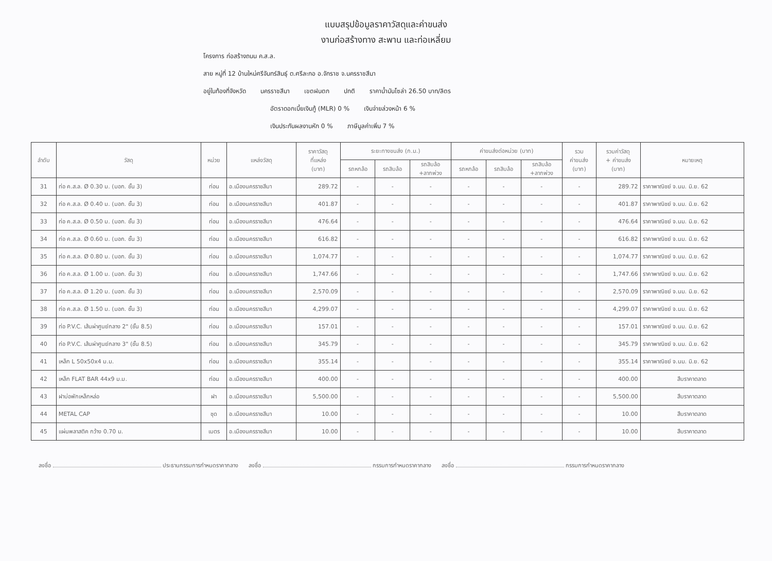แบบสรุปข้อมูลราคาวัสดุและค่าขนส่ง
งานก่อสร้างทาง สะพาน และท่อเหลี่ยม
โครงการ ก่อสร้างถนน ค.ส.ล.
สาย หมู่ที่ 12 บ้านใหม่ศรีจันทร์สินธุ์ ต.ศรีละกอ อ.จักราช จ.นครราชสีมา
อยู่ในท้องที่จังหวัด นครราชสีมา เขตฝนตก ปกติ ราคาน้ำมันโซล่า 26.50 บาท/ลิตร
อัตราดอกเบี้ยเงินกู้ (MLR) 0 % เงินจ่ายล่วงหน้า 6 %
เงินประกันผลงานหัก 0 % ภาษีมูลค่าเพิ่ม 7 %
| ลำดับ | วัสดุ | หน่วย | แหล่งวัสดุ | ราคาวัสดุ ที่แหล่ง (บาท) | ระยะทางขนส่ง (ก.ม.) | | | ค่าขนส่งต่อหน่วย (บาท) | | | รวม ค่าขนส่ง (บาท) | รวมค่าวัสดุ + ค่าขนส่ง (บาท) | หมายเหตุ |
| --- | --- | --- | --- | --- | --- | --- | --- | --- | --- | --- | --- | --- | --- |
| | | | | | รถหกล้อ | รถสิบล้อ | รถสิบล้อ +ลากพ่วง | รถหกล้อ | รถสิบล้อ | รถสิบล้อ +ลากพ่วง | | | |
| 31 | ท่อ ค.ส.ล. Ø 0.30 ม. (มอก. ชั้น 3) | ท่อน | อ.เมืองนครราชสีมา | 289.72 | - | - | - | - | - | - | - | 289.72 | ราคาพาณิชย์ จ.นม. มิ.ย. 62 |
| 32 | ท่อ ค.ส.ล. Ø 0.40 ม. (มอก. ชั้น 3) | ท่อน | อ.เมืองนครราชสีมา | 401.87 | - | - | - | - | - | - | - | 401.87 | ราคาพาณิชย์ จ.นม. มิ.ย. 62 |
| 33 | ท่อ ค.ส.ล. Ø 0.50 ม. (มอก. ชั้น 3) | ท่อน | อ.เมืองนครราชสีมา | 476.64 | - | - | - | - | - | - | - | 476.64 | ราคาพาณิชย์ จ.นม. มิ.ย. 62 |
| 34 | ท่อ ค.ส.ล. Ø 0.60 ม. (มอก. ชั้น 3) | ท่อน | อ.เมืองนครราชสีมา | 616.82 | - | - | - | - | - | - | - | 616.82 | ราคาพาณิชย์ จ.นม. มิ.ย. 62 |
| 35 | ท่อ ค.ส.ล. Ø 0.80 ม. (มอก. ชั้น 3) | ท่อน | อ.เมืองนครราชสีมา | 1,074.77 | - | - | - | - | - | - | - | 1,074.77 | ราคาพาณิชย์ จ.นม. มิ.ย. 62 |
| 36 | ท่อ ค.ส.ล. Ø 1.00 ม. (มอก. ชั้น 3) | ท่อน | อ.เมืองนครราชสีมา | 1,747.66 | - | - | - | - | - | - | - | 1,747.66 | ราคาพาณิชย์ จ.นม. มิ.ย. 62 |
| 37 | ท่อ ค.ส.ล. Ø 1.20 ม. (มอก. ชั้น 3) | ท่อน | อ.เมืองนครราชสีมา | 2,570.09 | - | - | - | - | - | - | - | 2,570.09 | ราคาพาณิชย์ จ.นม. มิ.ย. 62 |
| 38 | ท่อ ค.ส.ล. Ø 1.50 ม. (มอก. ชั้น 3) | ท่อน | อ.เมืองนครราชสีมา | 4,299.07 | - | - | - | - | - | - | - | 4,299.07 | ราคาพาณิชย์ จ.นม. มิ.ย. 62 |
| 39 | ท่อ P.V.C. เส้นผ่าศูนย์กลาง 2" (ชั้น 8.5) | ท่อน | อ.เมืองนครราชสีมา | 157.01 | - | - | - | - | - | - | - | 157.01 | ราคาพาณิชย์ จ.นม. มิ.ย. 62 |
| 40 | ท่อ P.V.C. เส้นผ่าศูนย์กลาง 3" (ชั้น 8.5) | ท่อน | อ.เมืองนครราชสีมา | 345.79 | - | - | - | - | - | - | - | 345.79 | ราคาพาณิชย์ จ.นม. มิ.ย. 62 |
| 41 | เหล็ก L 50x50x4 ม.ม. | ท่อน | อ.เมืองนครราชสีมา | 355.14 | - | - | - | - | - | - | - | 355.14 | ราคาพาณิชย์ จ.นม. มิ.ย. 62 |
| 42 | เหล็ก FLAT BAR 44x9 ม.ม. | ท่อน | อ.เมืองนครราชสีมา | 400.00 | - | - | - | - | - | - | - | 400.00 | สืบราคาตลาด |
| 43 | ฝาบ่อพักเหล็กหล่อ | ฝา | อ.เมืองนครราชสีมา | 5,500.00 | - | - | - | - | - | - | - | 5,500.00 | สืบราคาตลาด |
| 44 | METAL CAP | ชุด | อ.เมืองนครราชสีมา | 10.00 | - | - | - | - | - | - | - | 10.00 | สืบราคาตลาด |
| 45 | แผ่นพลาสติค กว้าง 0.70 ม. | เมตร | อ.เมืองนครราชสีมา | 10.00 | - | - | - | - | - | - | - | 10.00 | สืบราคาตลาด |
ลงชื่อ ประธานกรรมการกำหนดราคากลาง
ลงชื่อ กรรมการกำหนดราคากลาง ลงชื่อ กรรมการกำหนดราคากลาง